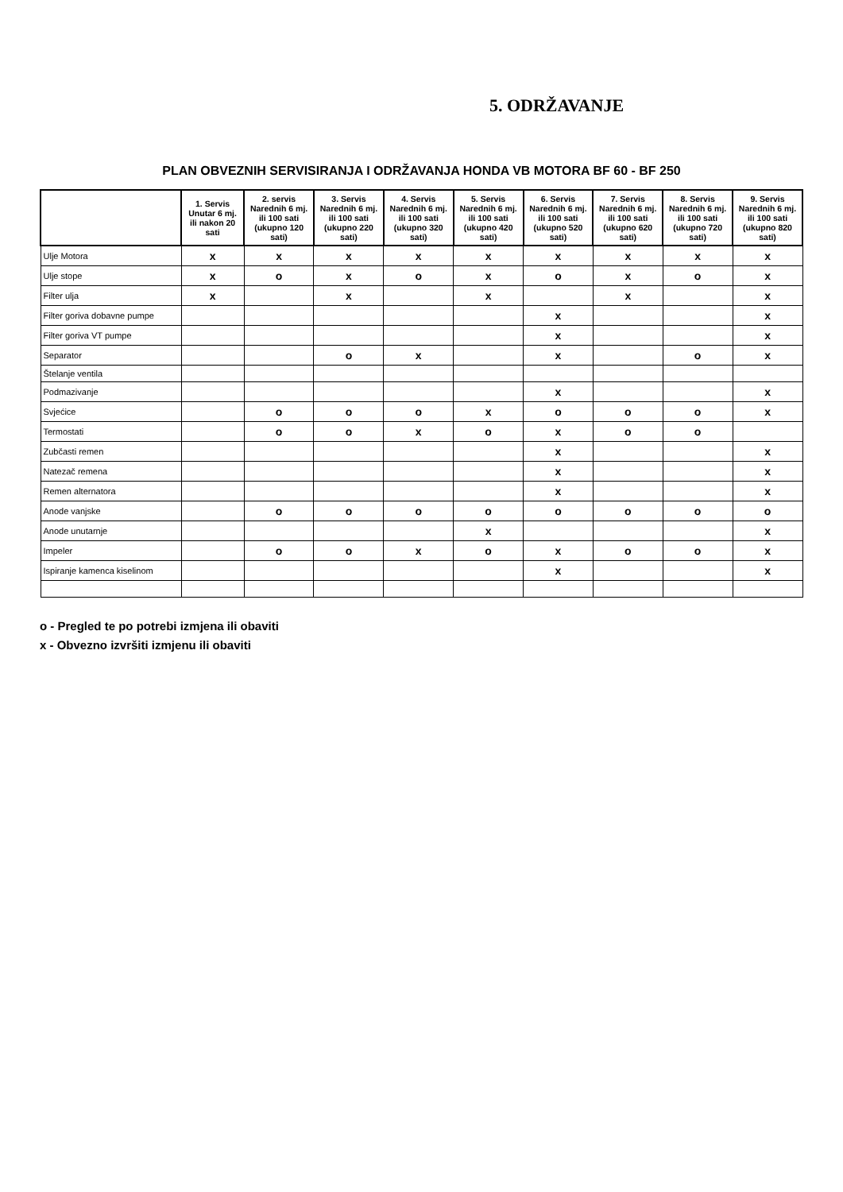5. ODRŽAVANJE
PLAN OBVEZNIH SERVISIRANJA I ODRŽAVANJA HONDA VB MOTORA BF 60 - BF 250
| | 1. Servis Unutar 6 mj. ili nakon 20 sati | 2. servis Narednih 6 mj. ili 100 sati (ukupno 120 sati) | 3. Servis Narednih 6 mj. ili 100 sati (ukupno 220 sati) | 4. Servis Narednih 6 mj. ili 100 sati (ukupno 320 sati) | 5. Servis Narednih 6 mj. ili 100 sati (ukupno 420 sati) | 6. Servis Narednih 6 mj. ili 100 sati (ukupno 520 sati) | 7. Servis Narednih 6 mj. ili 100 sati (ukupno 620 sati) | 8. Servis Narednih 6 mj. ili 100 sati (ukupno 720 sati) | 9. Servis Narednih 6 mj. ili 100 sati (ukupno 820 sati) |
| --- | --- | --- | --- | --- | --- | --- | --- | --- | --- |
| Ulje Motora | x | x | x | x | x | x | x | x | x |
| Ulje stope | x | o | x | o | x | o | x | o | x |
| Filter ulja | x | | x | | x | | x | | x |
| Filter goriva dobavne pumpe | | | | | | x | | | x |
| Filter goriva VT pumpe | | | | | | x | | | x |
| Separator | | | o | x | | x | | o | x |
| Štelanje ventila | | | | | | | | | |
| Podmazivanje | | | | | | x | | | x |
| Svjećice | | o | o | o | x | o | o | o | x |
| Termostati | | o | o | x | o | x | o | o | |
| Zubčasti remen | | | | | | x | | | x |
| Natezač remena | | | | | | x | | | x |
| Remen alternatora | | | | | | x | | | x |
| Anode vanjske | | o | o | o | o | o | o | o | o |
| Anode unutarnje | | | | | x | | | | x |
| Impeler | | o | o | x | o | x | o | o | x |
| Ispiranje kamenca kiselinom | | | | | | x | | | x |
o - Pregled te po potrebi izmjena ili obaviti
x - Obvezno izvršiti izmjenu ili obaviti